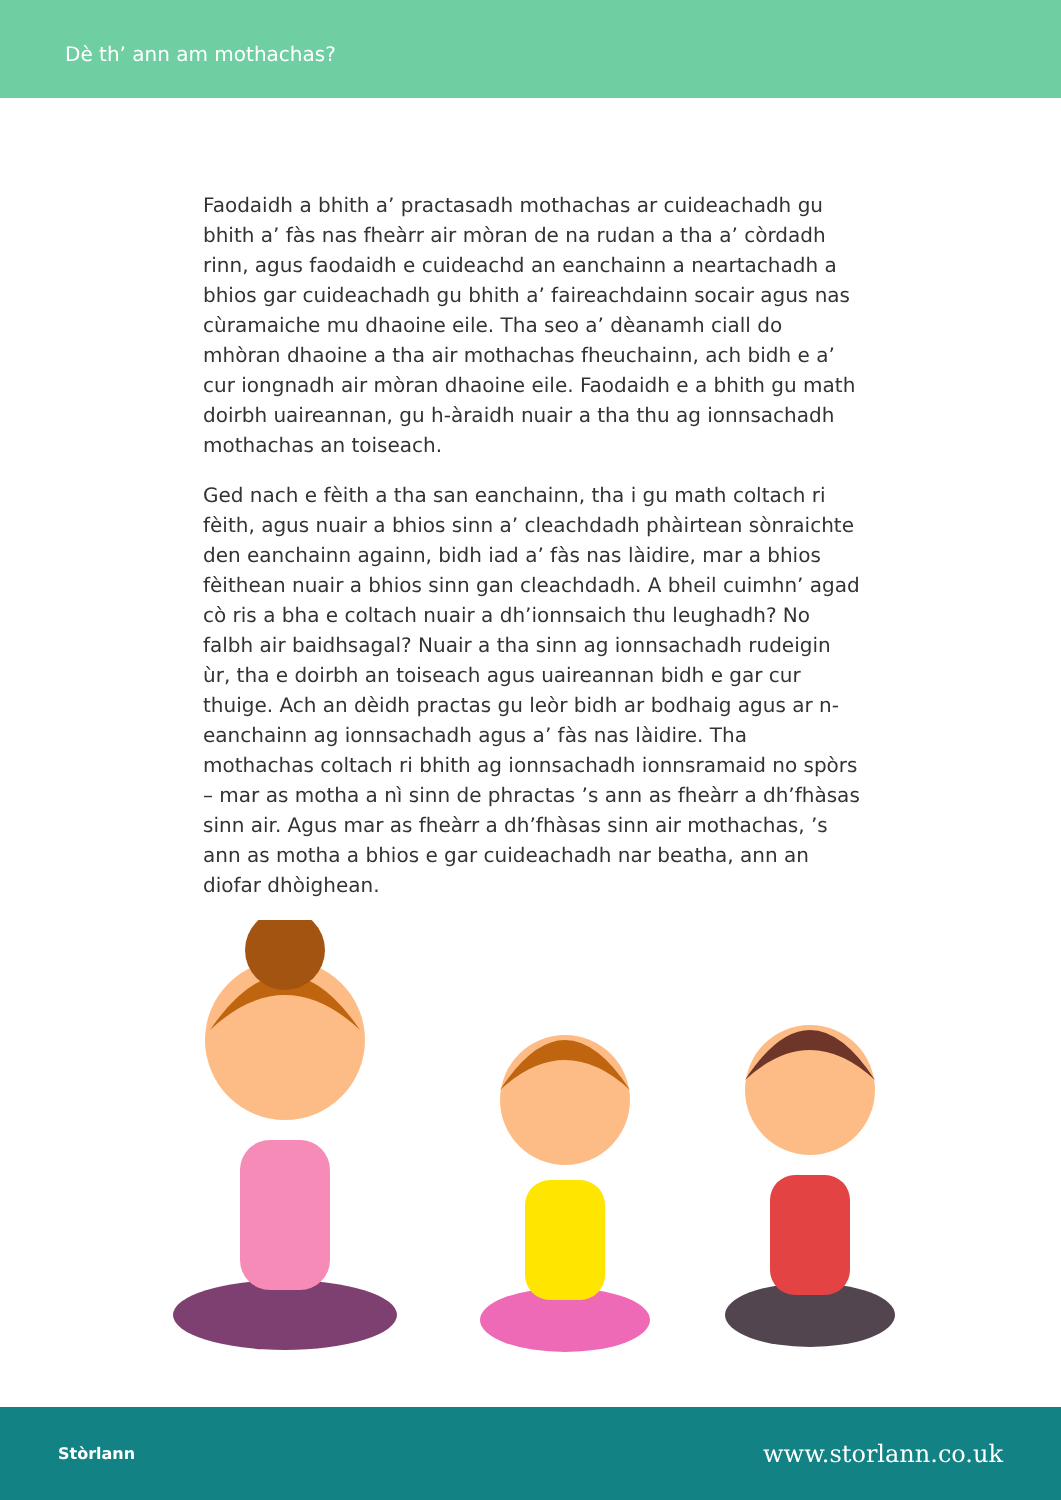Dè th’ ann am mothachas?
Faodaidh a bhith a’ practasadh mothachas ar cuideachadh gu bhith a’ fàs nas fheàrr air mòran de na rudan a tha a’ còrdadh rinn, agus faodaidh e cuideachd an eanchainn a neartachadh a bhios gar cuideachadh gu bhith a’ faireachdainn socair agus nas cùramaiche mu dhaoine eile. Tha seo a’ dèanamh ciall do mhòran dhaoine a tha air mothachas fheuchainn, ach bidh e a’ cur iongnadh air mòran dhaoine eile. Faodaidh e a bhith gu math doirbh uaireannan, gu h-àraidh nuair a tha thu ag ionnsachadh mothachas an toiseach.
Ged nach e fèith a tha san eanchainn, tha i gu math coltach ri fèith, agus nuair a bhios sinn a’ cleachdadh phàirtean sònraichte den eanchainn againn, bidh iad a’ fàs nas làidire, mar a bhios fèithean nuair a bhios sinn gan cleachdadh. A bheil cuimhn’ agad cò ris a bha e coltach nuair a dh’ionnsaich thu leughadh? No falbh air baidhsagal? Nuair a tha sinn ag ionnsachadh rudeigin ùr, tha e doirbh an toiseach agus uaireannan bidh e gar cur thuige. Ach an dèidh practas gu leòr bidh ar bodhaig agus ar n-eanchainn ag ionnsachadh agus a’ fàs nas làidire. Tha mothachas coltach ri bhith ag ionnsachadh ionnsramaid no spòrs – mar as motha a nì sinn de phractas ’s ann as fheàrr a dh’fhàsas sinn air. Agus mar as fheàrr a dh’fhàsas sinn air mothachas, ’s ann as motha a bhios e gar cuideachadh nar beatha, ann an diofar dhòighean.
Stòrlann www.storlann.co.uk